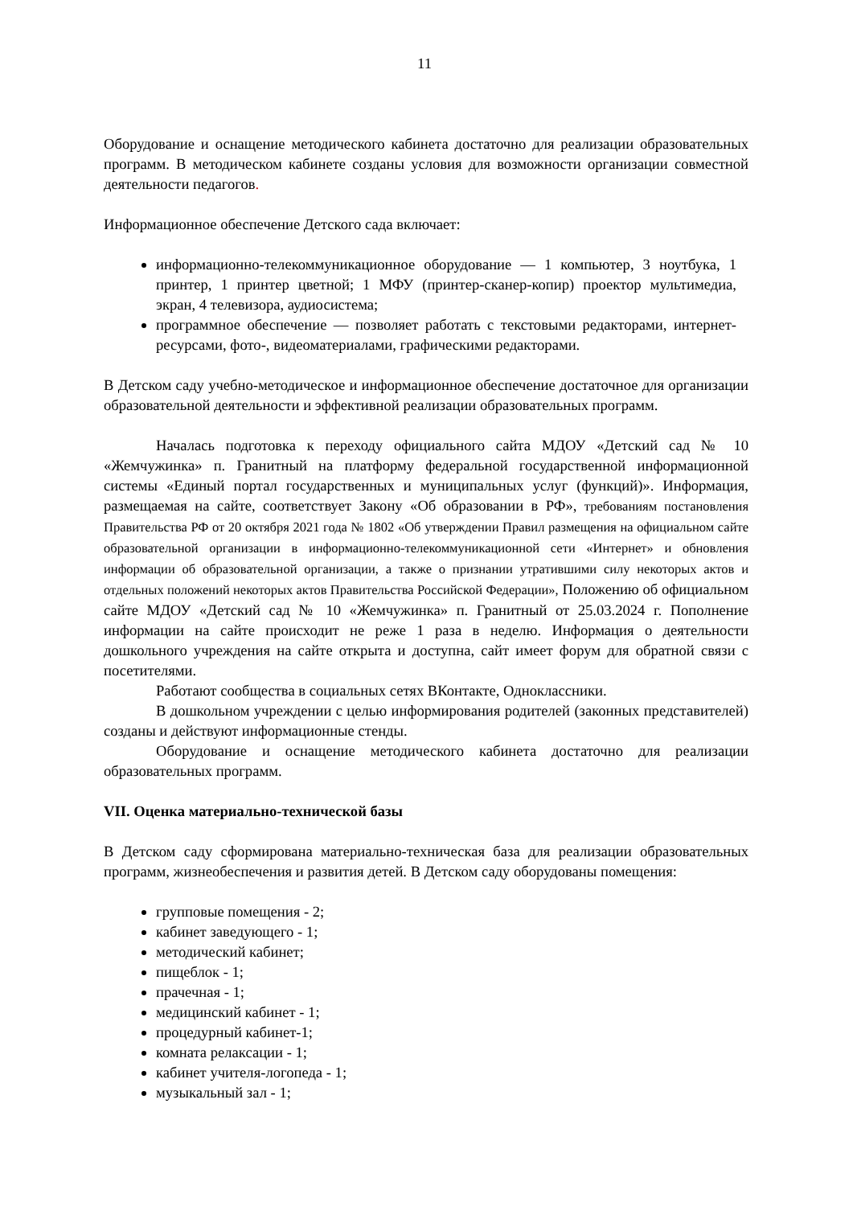11
Оборудование и оснащение методического кабинета достаточно для реализации образовательных программ. В методическом кабинете созданы условия для возможности организации совместной деятельности педагогов.
Информационное обеспечение Детского сада включает:
информационно-телекоммуникационное оборудование — 1 компьютер, 3 ноутбука, 1 принтер, 1 принтер цветной; 1 МФУ (принтер-сканер-копир) проектор мультимедиа, экран, 4 телевизора, аудиосистема;
программное обеспечение — позволяет работать с текстовыми редакторами, интернет-ресурсами, фото-, видеоматериалами, графическими редакторами.
В Детском саду учебно-методическое и информационное обеспечение достаточное для организации образовательной деятельности и эффективной реализации образовательных программ.
Началась подготовка к переходу официального сайта МДОУ «Детский сад № 10 «Жемчужинка» п. Гранитный на платформу федеральной государственной информационной системы «Единый портал государственных и муниципальных услуг (функций)». Информация, размещаемая на сайте, соответствует Закону «Об образовании в РФ», требованиям постановления Правительства РФ от 20 октября 2021 года № 1802 «Об утверждении Правил размещения на официальном сайте образовательной организации в информационно-телекоммуникационной сети «Интернет» и обновления информации об образовательной организации, а также о признании утратившими силу некоторых актов и отдельных положений некоторых актов Правительства Российской Федерации», Положению об официальном сайте МДОУ «Детский сад № 10 «Жемчужинка» п. Гранитный от 25.03.2024 г. Пополнение информации на сайте происходит не реже 1 раза в неделю. Информация о деятельности дошкольного учреждения на сайте открыта и доступна, сайт имеет форум для обратной связи с посетителями.
Работают сообщества в социальных сетях ВКонтакте, Одноклассники.
В дошкольном учреждении с целью информирования родителей (законных представителей) созданы и действуют информационные стенды.
Оборудование и оснащение методического кабинета достаточно для реализации образовательных программ.
VII. Оценка материально-технической базы
В Детском саду сформирована материально-техническая база для реализации образовательных программ, жизнеобеспечения и развития детей. В Детском саду оборудованы помещения:
групповые помещения - 2;
кабинет заведующего - 1;
методический кабинет;
пищеблок - 1;
прачечная - 1;
медицинский кабинет - 1;
процедурный кабинет-1;
комната релаксации - 1;
кабинет учителя-логопеда - 1;
музыкальный зал - 1;